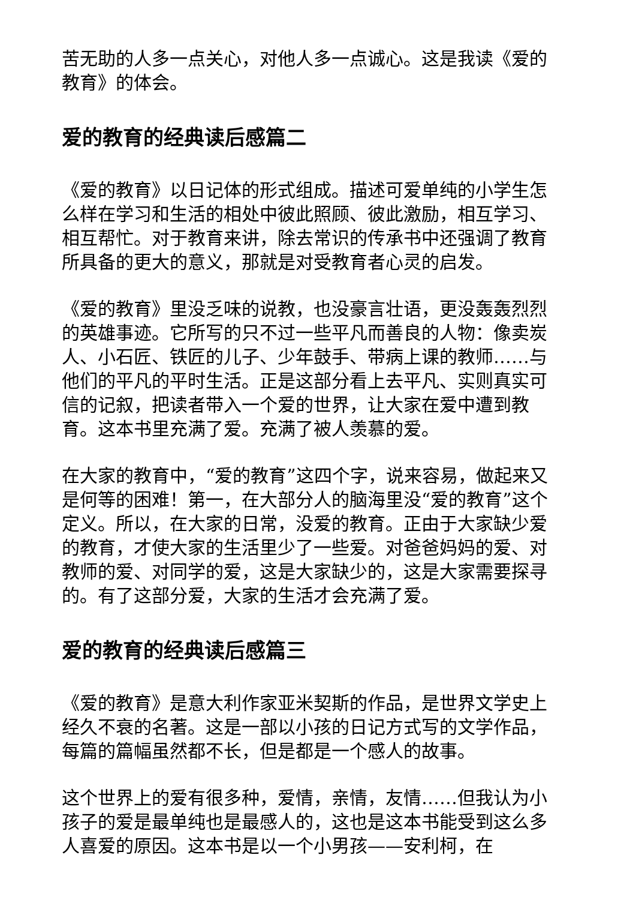苦无助的人多一点关心，对他人多一点诚心。这是我读《爱的教育》的体会。
爱的教育的经典读后感篇二
《爱的教育》以日记体的形式组成。描述可爱单纯的小学生怎么样在学习和生活的相处中彼此照顾、彼此激励，相互学习、相互帮忙。对于教育来讲，除去常识的传承书中还强调了教育所具备的更大的意义，那就是对受教育者心灵的启发。
《爱的教育》里没乏味的说教，也没豪言壮语，更没轰轰烈烈的英雄事迹。它所写的只不过一些平凡而善良的人物：像卖炭人、小石匠、铁匠的儿子、少年鼓手、带病上课的教师……与他们的平凡的平时生活。正是这部分看上去平凡、实则真实可信的记叙，把读者带入一个爱的世界，让大家在爱中遭到教育。这本书里充满了爱。充满了被人羡慕的爱。
在大家的教育中，“爱的教育”这四个字，说来容易，做起来又是何等的困难！第一，在大部分人的脑海里没“爱的教育”这个定义。所以，在大家的日常，没爱的教育。正由于大家缺少爱的教育，才使大家的生活里少了一些爱。对爸爸妈妈的爱、对教师的爱、对同学的爱，这是大家缺少的，这是大家需要探寻的。有了这部分爱，大家的生活才会充满了爱。
爱的教育的经典读后感篇三
《爱的教育》是意大利作家亚米契斯的作品，是世界文学史上经久不衰的名著。这是一部以小孩的日记方式写的文学作品，每篇的篇幅虽然都不长，但是都是一个感人的故事。
这个世界上的爱有很多种，爱情，亲情，友情……但我认为小孩子的爱是最单纯也是最感人的，这也是这本书能受到这么多人喜爱的原因。这本书是以一个小男孩——安利柯，在